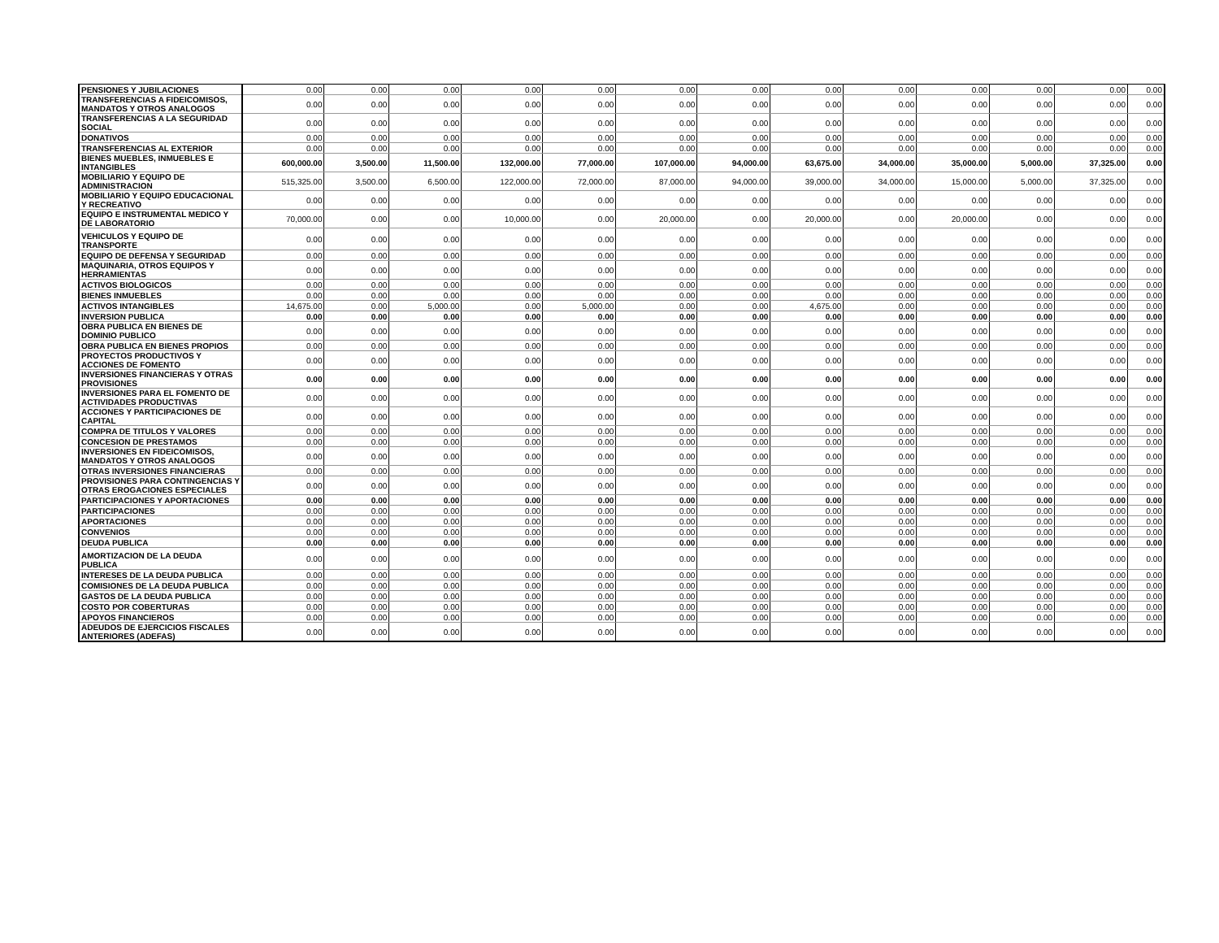| PENSIONES Y JUBILACIONES | 0.00 | 0.00 | 0.00 | 0.00 | 0.00 | 0.00 | 0.00 | 0.00 | 0.00 | 0.00 | 0.00 | 0.00 | 0.00 |
| TRANSFERENCIAS A FIDEICOMISOS, MANDATOS Y OTROS ANALOGOS | 0.00 | 0.00 | 0.00 | 0.00 | 0.00 | 0.00 | 0.00 | 0.00 | 0.00 | 0.00 | 0.00 | 0.00 | 0.00 |
| TRANSFERENCIAS A LA SEGURIDAD SOCIAL | 0.00 | 0.00 | 0.00 | 0.00 | 0.00 | 0.00 | 0.00 | 0.00 | 0.00 | 0.00 | 0.00 | 0.00 | 0.00 |
| DONATIVOS | 0.00 | 0.00 | 0.00 | 0.00 | 0.00 | 0.00 | 0.00 | 0.00 | 0.00 | 0.00 | 0.00 | 0.00 | 0.00 |
| TRANSFERENCIAS AL EXTERIOR | 0.00 | 0.00 | 0.00 | 0.00 | 0.00 | 0.00 | 0.00 | 0.00 | 0.00 | 0.00 | 0.00 | 0.00 | 0.00 |
| BIENES MUEBLES, INMUEBLES E INTANGIBLES | 600,000.00 | 3,500.00 | 11,500.00 | 132,000.00 | 77,000.00 | 107,000.00 | 94,000.00 | 63,675.00 | 34,000.00 | 35,000.00 | 5,000.00 | 37,325.00 | 0.00 |
| MOBILIARIO Y EQUIPO DE ADMINISTRACION | 515,325.00 | 3,500.00 | 6,500.00 | 122,000.00 | 72,000.00 | 87,000.00 | 94,000.00 | 39,000.00 | 34,000.00 | 15,000.00 | 5,000.00 | 37,325.00 | 0.00 |
| MOBILIARIO Y EQUIPO EDUCACIONAL Y RECREATIVO | 0.00 | 0.00 | 0.00 | 0.00 | 0.00 | 0.00 | 0.00 | 0.00 | 0.00 | 0.00 | 0.00 | 0.00 | 0.00 |
| EQUIPO E INSTRUMENTAL MEDICO Y DE LABORATORIO | 70,000.00 | 0.00 | 0.00 | 10,000.00 | 0.00 | 20,000.00 | 0.00 | 20,000.00 | 0.00 | 20,000.00 | 0.00 | 0.00 | 0.00 |
| VEHICULOS Y EQUIPO DE TRANSPORTE | 0.00 | 0.00 | 0.00 | 0.00 | 0.00 | 0.00 | 0.00 | 0.00 | 0.00 | 0.00 | 0.00 | 0.00 | 0.00 |
| EQUIPO DE DEFENSA Y SEGURIDAD | 0.00 | 0.00 | 0.00 | 0.00 | 0.00 | 0.00 | 0.00 | 0.00 | 0.00 | 0.00 | 0.00 | 0.00 | 0.00 |
| MAQUINARIA, OTROS EQUIPOS Y HERRAMIENTAS | 0.00 | 0.00 | 0.00 | 0.00 | 0.00 | 0.00 | 0.00 | 0.00 | 0.00 | 0.00 | 0.00 | 0.00 | 0.00 |
| ACTIVOS BIOLOGICOS | 0.00 | 0.00 | 0.00 | 0.00 | 0.00 | 0.00 | 0.00 | 0.00 | 0.00 | 0.00 | 0.00 | 0.00 | 0.00 |
| BIENES INMUEBLES | 0.00 | 0.00 | 0.00 | 0.00 | 0.00 | 0.00 | 0.00 | 0.00 | 0.00 | 0.00 | 0.00 | 0.00 | 0.00 |
| ACTIVOS INTANGIBLES | 14,675.00 | 0.00 | 5,000.00 | 0.00 | 5,000.00 | 0.00 | 0.00 | 4,675.00 | 0.00 | 0.00 | 0.00 | 0.00 | 0.00 |
| INVERSION PUBLICA | 0.00 | 0.00 | 0.00 | 0.00 | 0.00 | 0.00 | 0.00 | 0.00 | 0.00 | 0.00 | 0.00 | 0.00 | 0.00 |
| OBRA PUBLICA EN BIENES DE DOMINIO PUBLICO | 0.00 | 0.00 | 0.00 | 0.00 | 0.00 | 0.00 | 0.00 | 0.00 | 0.00 | 0.00 | 0.00 | 0.00 | 0.00 |
| OBRA PUBLICA EN BIENES PROPIOS | 0.00 | 0.00 | 0.00 | 0.00 | 0.00 | 0.00 | 0.00 | 0.00 | 0.00 | 0.00 | 0.00 | 0.00 | 0.00 |
| PROYECTOS PRODUCTIVOS Y ACCIONES DE FOMENTO | 0.00 | 0.00 | 0.00 | 0.00 | 0.00 | 0.00 | 0.00 | 0.00 | 0.00 | 0.00 | 0.00 | 0.00 | 0.00 |
| INVERSIONES FINANCIERAS Y OTRAS PROVISIONES | 0.00 | 0.00 | 0.00 | 0.00 | 0.00 | 0.00 | 0.00 | 0.00 | 0.00 | 0.00 | 0.00 | 0.00 | 0.00 |
| INVERSIONES PARA EL FOMENTO DE ACTIVIDADES PRODUCTIVAS | 0.00 | 0.00 | 0.00 | 0.00 | 0.00 | 0.00 | 0.00 | 0.00 | 0.00 | 0.00 | 0.00 | 0.00 | 0.00 |
| ACCIONES Y PARTICIPACIONES DE CAPITAL | 0.00 | 0.00 | 0.00 | 0.00 | 0.00 | 0.00 | 0.00 | 0.00 | 0.00 | 0.00 | 0.00 | 0.00 | 0.00 |
| COMPRA DE TITULOS Y VALORES | 0.00 | 0.00 | 0.00 | 0.00 | 0.00 | 0.00 | 0.00 | 0.00 | 0.00 | 0.00 | 0.00 | 0.00 | 0.00 |
| CONCESION DE PRESTAMOS | 0.00 | 0.00 | 0.00 | 0.00 | 0.00 | 0.00 | 0.00 | 0.00 | 0.00 | 0.00 | 0.00 | 0.00 | 0.00 |
| INVERSIONES EN FIDEICOMISOS, MANDATOS Y OTROS ANALOGOS | 0.00 | 0.00 | 0.00 | 0.00 | 0.00 | 0.00 | 0.00 | 0.00 | 0.00 | 0.00 | 0.00 | 0.00 | 0.00 |
| OTRAS INVERSIONES FINANCIERAS | 0.00 | 0.00 | 0.00 | 0.00 | 0.00 | 0.00 | 0.00 | 0.00 | 0.00 | 0.00 | 0.00 | 0.00 | 0.00 |
| PROVISIONES PARA CONTINGENCIAS Y OTRAS EROGACIONES ESPECIALES | 0.00 | 0.00 | 0.00 | 0.00 | 0.00 | 0.00 | 0.00 | 0.00 | 0.00 | 0.00 | 0.00 | 0.00 | 0.00 |
| PARTICIPACIONES Y APORTACIONES | 0.00 | 0.00 | 0.00 | 0.00 | 0.00 | 0.00 | 0.00 | 0.00 | 0.00 | 0.00 | 0.00 | 0.00 | 0.00 |
| PARTICIPACIONES | 0.00 | 0.00 | 0.00 | 0.00 | 0.00 | 0.00 | 0.00 | 0.00 | 0.00 | 0.00 | 0.00 | 0.00 | 0.00 |
| APORTACIONES | 0.00 | 0.00 | 0.00 | 0.00 | 0.00 | 0.00 | 0.00 | 0.00 | 0.00 | 0.00 | 0.00 | 0.00 | 0.00 |
| CONVENIOS | 0.00 | 0.00 | 0.00 | 0.00 | 0.00 | 0.00 | 0.00 | 0.00 | 0.00 | 0.00 | 0.00 | 0.00 | 0.00 |
| DEUDA PUBLICA | 0.00 | 0.00 | 0.00 | 0.00 | 0.00 | 0.00 | 0.00 | 0.00 | 0.00 | 0.00 | 0.00 | 0.00 | 0.00 |
| AMORTIZACION DE LA DEUDA PUBLICA | 0.00 | 0.00 | 0.00 | 0.00 | 0.00 | 0.00 | 0.00 | 0.00 | 0.00 | 0.00 | 0.00 | 0.00 | 0.00 |
| INTERESES DE LA DEUDA PUBLICA | 0.00 | 0.00 | 0.00 | 0.00 | 0.00 | 0.00 | 0.00 | 0.00 | 0.00 | 0.00 | 0.00 | 0.00 | 0.00 |
| COMISIONES DE LA DEUDA PUBLICA | 0.00 | 0.00 | 0.00 | 0.00 | 0.00 | 0.00 | 0.00 | 0.00 | 0.00 | 0.00 | 0.00 | 0.00 | 0.00 |
| GASTOS DE LA DEUDA PUBLICA | 0.00 | 0.00 | 0.00 | 0.00 | 0.00 | 0.00 | 0.00 | 0.00 | 0.00 | 0.00 | 0.00 | 0.00 | 0.00 |
| COSTO POR COBERTURAS | 0.00 | 0.00 | 0.00 | 0.00 | 0.00 | 0.00 | 0.00 | 0.00 | 0.00 | 0.00 | 0.00 | 0.00 | 0.00 |
| APOYOS FINANCIEROS | 0.00 | 0.00 | 0.00 | 0.00 | 0.00 | 0.00 | 0.00 | 0.00 | 0.00 | 0.00 | 0.00 | 0.00 | 0.00 |
| ADEUDOS DE EJERCICIOS FISCALES ANTERIORES (ADEFAS) | 0.00 | 0.00 | 0.00 | 0.00 | 0.00 | 0.00 | 0.00 | 0.00 | 0.00 | 0.00 | 0.00 | 0.00 | 0.00 |